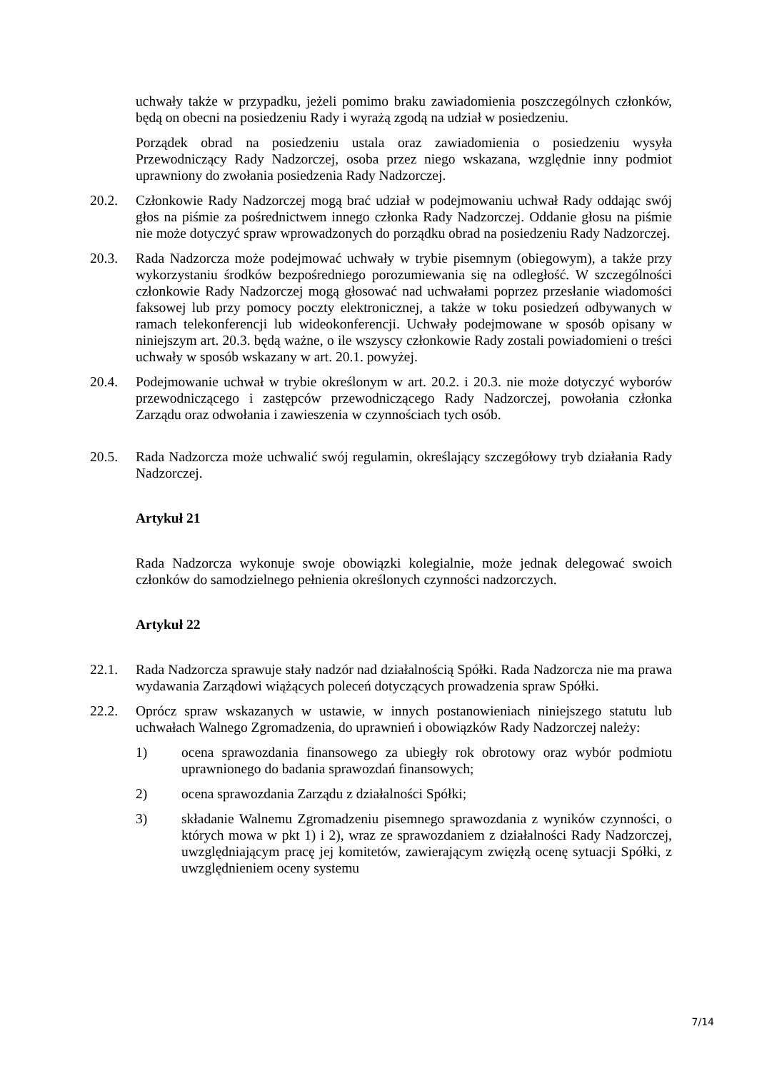uchwały także w przypadku, jeżeli pomimo braku zawiadomienia poszczególnych członków, będą on obecni na posiedzeniu Rady i wyrażą zgodą na udział w posiedzeniu.
Porządek obrad na posiedzeniu ustala oraz zawiadomienia o posiedzeniu wysyła Przewodniczący Rady Nadzorczej, osoba przez niego wskazana, względnie inny podmiot uprawniony do zwołania posiedzenia Rady Nadzorczej.
20.2. Członkowie Rady Nadzorczej mogą brać udział w podejmowaniu uchwał Rady oddając swój głos na piśmie za pośrednictwem innego członka Rady Nadzorczej. Oddanie głosu na piśmie nie może dotyczyć spraw wprowadzonych do porządku obrad na posiedzeniu Rady Nadzorczej.
20.3. Rada Nadzorcza może podejmować uchwały w trybie pisemnym (obiegowym), a także przy wykorzystaniu środków bezpośredniego porozumiewania się na odległość. W szczególności członkowie Rady Nadzorczej mogą głosować nad uchwałami poprzez przesłanie wiadomości faksowej lub przy pomocy poczty elektronicznej, a także w toku posiedzeń odbywanych w ramach telekonferencji lub wideokonferencji. Uchwały podejmowane w sposób opisany w niniejszym art. 20.3. będą ważne, o ile wszyscy członkowie Rady zostali powiadomieni o treści uchwały w sposób wskazany w art. 20.1. powyżej.
20.4. Podejmowanie uchwał w trybie określonym w art. 20.2. i 20.3. nie może dotyczyć wyborów przewodniczącego i zastępców przewodniczącego Rady Nadzorczej, powołania członka Zarządu oraz odwołania i zawieszenia w czynnościach tych osób.
20.5. Rada Nadzorcza może uchwalić swój regulamin, określający szczegółowy tryb działania Rady Nadzorczej.
Artykuł 21
Rada Nadzorcza wykonuje swoje obowiązki kolegialnie, może jednak delegować swoich członków do samodzielnego pełnienia określonych czynności nadzorczych.
Artykuł 22
22.1. Rada Nadzorcza sprawuje stały nadzór nad działalnością Spółki. Rada Nadzorcza nie ma prawa wydawania Zarządowi wiążących poleceń dotyczących prowadzenia spraw Spółki.
22.2. Oprócz spraw wskazanych w ustawie, w innych postanowieniach niniejszego statutu lub uchwałach Walnego Zgromadzenia, do uprawnień i obowiązków Rady Nadzorczej należy:
1) ocena sprawozdania finansowego za ubiegły rok obrotowy oraz wybór podmiotu uprawnionego do badania sprawozdań finansowych;
2) ocena sprawozdania Zarządu z działalności Spółki;
3) składanie Walnemu Zgromadzeniu pisemnego sprawozdania z wyników czynności, o których mowa w pkt 1) i 2), wraz ze sprawozdaniem z działalności Rady Nadzorczej, uwzględniającym pracę jej komitetów, zawierającym zwięzłą ocenę sytuacji Spółki, z uwzględnieniem oceny systemu
7/14